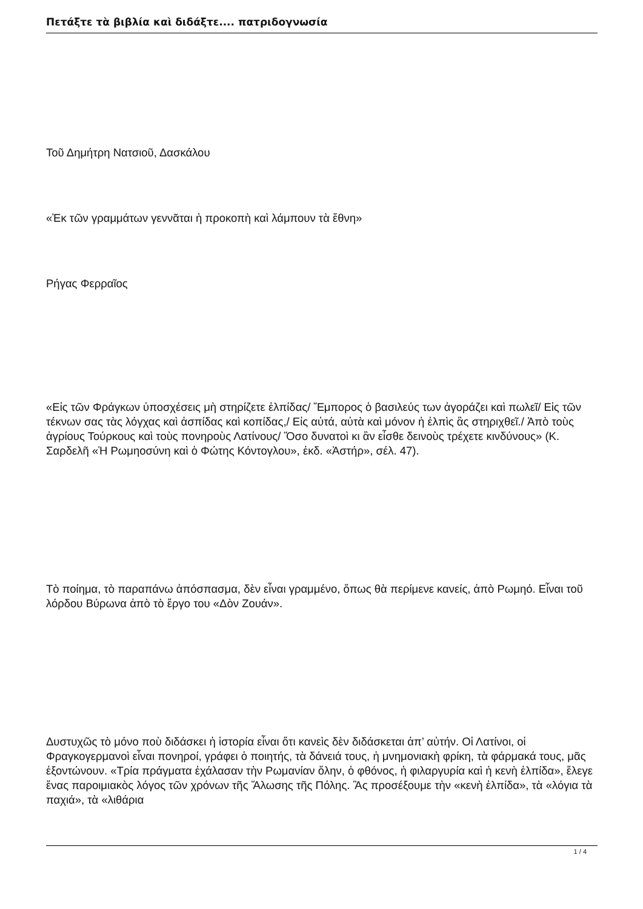Πετάξτε τὰ βιβλία καὶ διδάξτε.... πατριδογνωσία
Τοῦ Δημήτρη Νατσιοῦ, Δασκάλου
«Ἐκ τῶν γραμμάτων γεννᾶται ἡ προκοπὴ καὶ λάμπουν τὰ ἔθνη»
Ρήγας Φερραῖος
«Εἰς τῶν Φράγκων ὑποσχέσεις μὴ στηρίζετε ἐλπίδας/ Ἔμπορος ὁ βασιλεύς των ἀγοράζει καὶ πωλεῖ/ Εἰς τῶν τέκνων σας τὰς λόγχας καὶ ἀσπίδας καὶ κοπίδας,/ Εἰς αὐτά, αὐτὰ καὶ μόνον ἡ ἐλπὶς ἂς στηριχθεῖ./ Ἀπὸ τοὺς ἀγρίους Τούρκους καὶ τοὺς πονηροὺς Λατίνους/ Ὅσο δυνατοὶ κι ἂν εἶσθε δεινοὺς τρέχετε κινδύνους» (Κ. Σαρδελῆ «Ἡ Ρωμηοσύνη καὶ ὁ Φώτης Κόντογλου», ἐκδ. «Ἀστήρ», σέλ. 47).
Τὸ ποίημα, τὸ παραπάνω ἀπόσπασμα, δὲν εἶναι γραμμένο, ὅπως θὰ περίμενε κανείς, ἀπὸ Ρωμηό. Εἶναι τοῦ λόρδου Βύρωνα ἀπὸ τὸ ἔργο του «Δὸν Ζουάν».
Δυστυχῶς τὸ μόνο ποὺ διδάσκει ἡ ἱστορία εἶναι ὅτι κανεὶς δὲν διδάσκεται ἀπ’ αὐτήν. Οἱ Λατίνοι, οἱ Φραγκογερμανοὶ εἶναι πονηροί, γράφει ὁ ποιητής, τὰ δάνειά τους, ἡ μνημονιακὴ φρίκη, τὰ φάρμακά τους, μᾶς ἐξοντώνουν. «Τρία πράγματα ἐχάλασαν τὴν Ρωμανίαν ὅλην, ὁ φθόνος, ἡ φιλαργυρία καὶ ἡ κενὴ ἐλπίδα», ἔλεγε ἕνας παροιμιακὸς λόγος τῶν χρόνων τῆς Ἅλωσης τῆς Πόλης. Ἂς προσέξουμε τὴν «κενὴ ἐλπίδα», τὰ «λόγια τὰ παχιά», τὰ «λιθάρια
1 / 4